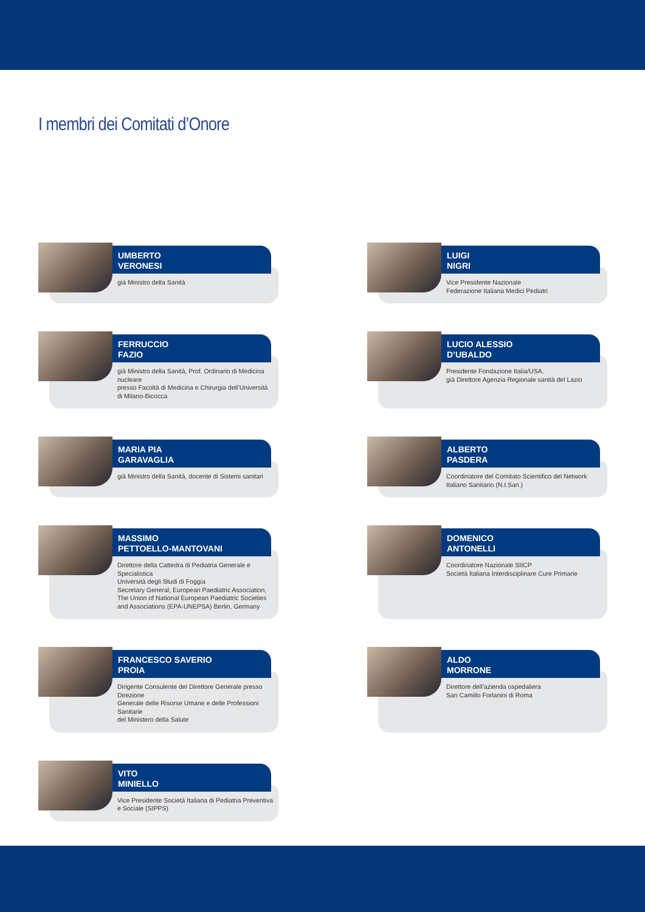I membri dei Comitati d’Onore
UMBERTO
VERONESI
già Ministro della Sanità
LUIGI
NIGRI
Vice Presidente Nazionale
Federazione Italiana Medici Pediatri
FERRUCCIO
FAZIO
già Ministro della Sanità, Prof. Ordinario di Medicina nucleare
presso Facoltà di Medicina e Chirurgia dell’Università di Milano-Bicocca
LUCIO ALESSIO
D’UBALDO
Presidente Fondazione Italia/USA,
già Direttore Agenzia Regionale sanità del Lazio
MARIA PIA
GARAVAGLIA
già Ministro della Sanità, docente di Sistemi sanitari
ALBERTO
PASDERA
Coordinatore del Comitato Scientifico del Network
Italiano Sanitario (N.I.San.)
MASSIMO
PETTOELLO-MANTOVANI
Direttore della Cattedra di Pediatria Generale e Specialistica
Università degli Studi di Foggia
Secretary General, European Paediatric Association,
The Union of National European Paediatric Societies
and Associations (EPA-UNEPSA) Berlin, Germany
DOMENICO
ANTONELLI
Coordinatore Nazionale SIICP
Società Italiana Interdisciplinare Cure Primarie
FRANCESCO SAVERIO
PROIA
Dirigente Consulente del Direttore Generale presso Direzione
Generale delle Risorse Umane e delle Professioni Sanitarie
del Ministero della Salute
ALDO
MORRONE
Direttore dell’azienda ospedaliera
San Camillo Forlanini di Roma
VITO
MINIELLO
Vice Presidente Società Italiana di Pediatria Preventiva
e Sociale (SIPPS)